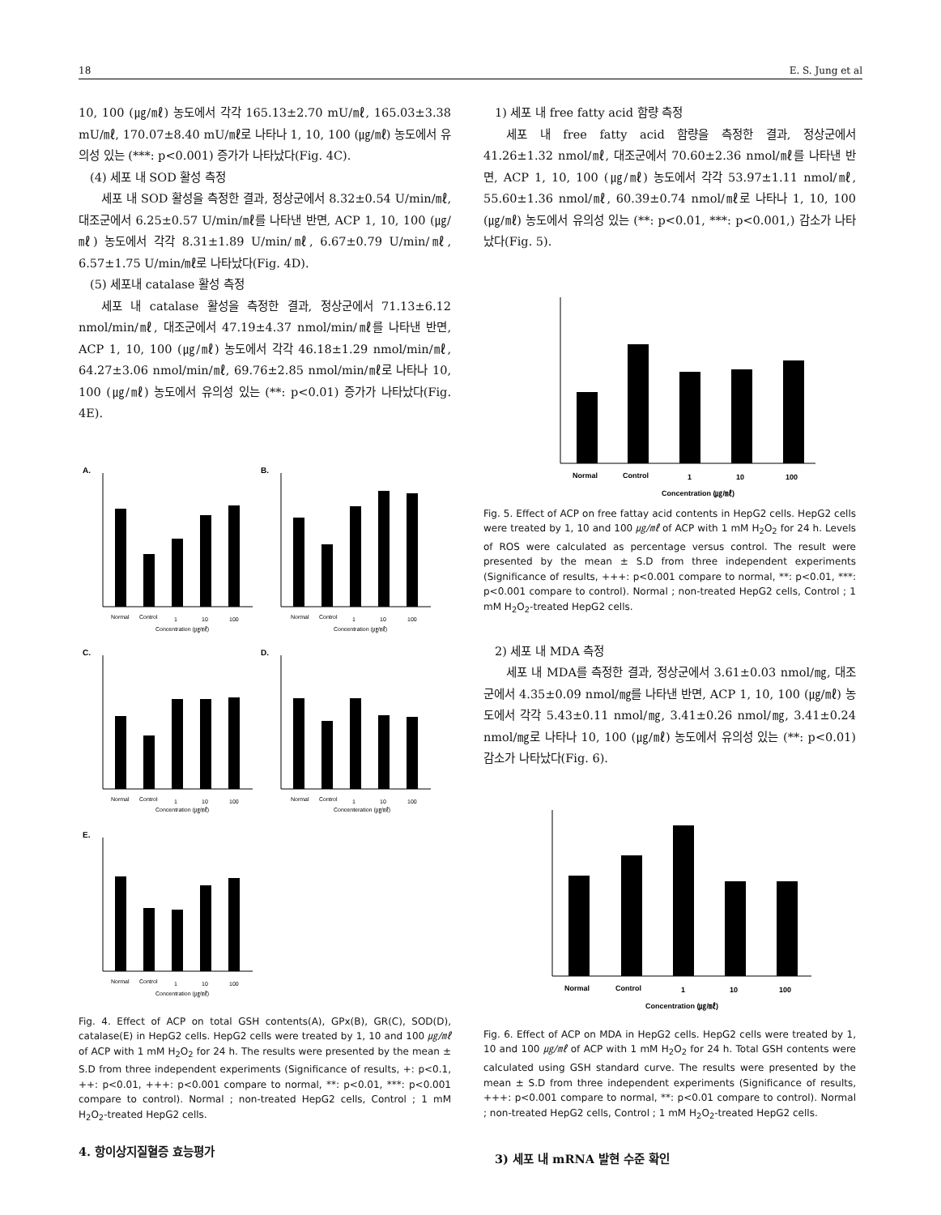18 E. S. Jung et al
10, 100 (㎍/㎖) 농도에서 각각 165.13±2.70 mU/㎖, 165.03±3.38 mU/㎖, 170.07±8.40 mU/㎖로 나타나 1, 10, 100 (㎍/㎖) 농도에서 유의성 있는 (***: p<0.001) 증가가 나타났다(Fig. 4C).
(4) 세포 내 SOD 활성 측정
세포 내 SOD 활성을 측정한 결과, 정상군에서 8.32±0.54 U/min/㎖, 대조군에서 6.25±0.57 U/min/㎖를 나타낸 반면, ACP 1, 10, 100 (㎍/㎖) 농도에서 각각 8.31±1.89 U/min/㎖, 6.67±0.79 U/min/㎖, 6.57±1.75 U/min/㎖로 나타났다(Fig. 4D).
(5) 세포내 catalase 활성 측정
세포 내 catalase 활성을 측정한 결과, 정상군에서 71.13±6.12 nmol/min/㎖, 대조군에서 47.19±4.37 nmol/min/㎖를 나타낸 반면, ACP 1, 10, 100 (㎍/㎖) 농도에서 각각 46.18±1.29 nmol/min/㎖, 64.27±3.06 nmol/min/㎖, 69.76±2.85 nmol/min/㎖로 나타나 10, 100 (㎍/㎖) 농도에서 유의성 있는 (**: p<0.01) 증가가 나타났다(Fig. 4E).
A.
B.
C.
D.
E.
Normal
Control
1
10
100
Concentration (㎍/㎖)
Normal
Control
1
10
100
Concentration (㎍/㎖)
Normal
Control
1
10
100
Concentration (㎍/㎖)
Normal
Control
1
10
100
Concenteration (㎍/㎖)
Normal
Control
1
10
100
Concentration (㎍/㎖)
Fig. 4. Effect of ACP on total GSH contents(A), GPx(B), GR(C), SOD(D), catalase(E) in HepG2 cells. HepG2 cells were treated by 1, 10 and 100 ㎍/㎖ of ACP with 1 mM H<sub>2</sub>O<sub>2</sub> for 24 h. The results were presented by the mean ± S.D from three independent experiments (Significance of results, +: p<0.1, ++: p<0.01, +++: p<0.001 compare to normal, **: p<0.01, ***: p<0.001 compare to control). Normal ; non-treated HepG2 cells, Control ; 1 mM H<sub>2</sub>O<sub>2</sub>-treated HepG2 cells.
4. 항이상지질혈증 효능평가
1) 세포 내 free fatty acid 함량 측정
세포 내 free fatty acid 함량을 측정한 결과, 정상군에서 41.26±1.32 nmol/㎖, 대조군에서 70.60±2.36 nmol/㎖를 나타낸 반면, ACP 1, 10, 100 (㎍/㎖) 농도에서 각각 53.97±1.11 nmol/㎖, 55.60±1.36 nmol/㎖, 60.39±0.74 nmol/㎖로 나타나 1, 10, 100 (㎍/㎖) 농도에서 유의성 있는 (**: p<0.01, ***: p<0.001,) 감소가 나타났다(Fig. 5).
Normal
Control
1
10
100
Concentration (㎍/㎖)
Fig. 5. Effect of ACP on free fattay acid contents in HepG2 cells. HepG2 cells were treated by 1, 10 and 100 ㎍/㎖ of ACP with 1 mM H<sub>2</sub>O<sub>2</sub> for 24 h. Levels of ROS were calculated as percentage versus control. The result were presented by the mean ± S.D from three independent experiments (Significance of results, +++: p<0.001 compare to normal, **: p<0.01, ***: p<0.001 compare to control). Normal ; non-treated HepG2 cells, Control ; 1 mM H<sub>2</sub>O<sub>2</sub>-treated HepG2 cells.
2) 세포 내 MDA 측정
세포 내 MDA를 측정한 결과, 정상군에서 3.61±0.03 nmol/㎎, 대조군에서 4.35±0.09 nmol/㎎를 나타낸 반면, ACP 1, 10, 100 (㎍/㎖) 농도에서 각각 5.43±0.11 nmol/㎎, 3.41±0.26 nmol/㎎, 3.41±0.24 nmol/㎎로 나타나 10, 100 (㎍/㎖) 농도에서 유의성 있는 (**: p<0.01) 감소가 나타났다(Fig. 6).
Normal
Control
1
10
100
Concentration (㎍/㎖)
Fig. 6. Effect of ACP on MDA in HepG2 cells. HepG2 cells were treated by 1, 10 and 100 ㎍/㎖ of ACP with 1 mM H<sub>2</sub>O<sub>2</sub> for 24 h. Total GSH contents were calculated using GSH standard curve. The results were presented by the mean ± S.D from three independent experiments (Significance of results, +++: p<0.001 compare to normal, **: p<0.01 compare to control). Normal ; non-treated HepG2 cells, Control ; 1 mM H<sub>2</sub>O<sub>2</sub>-treated HepG2 cells.
3) 세포 내 mRNA 발현 수준 확인